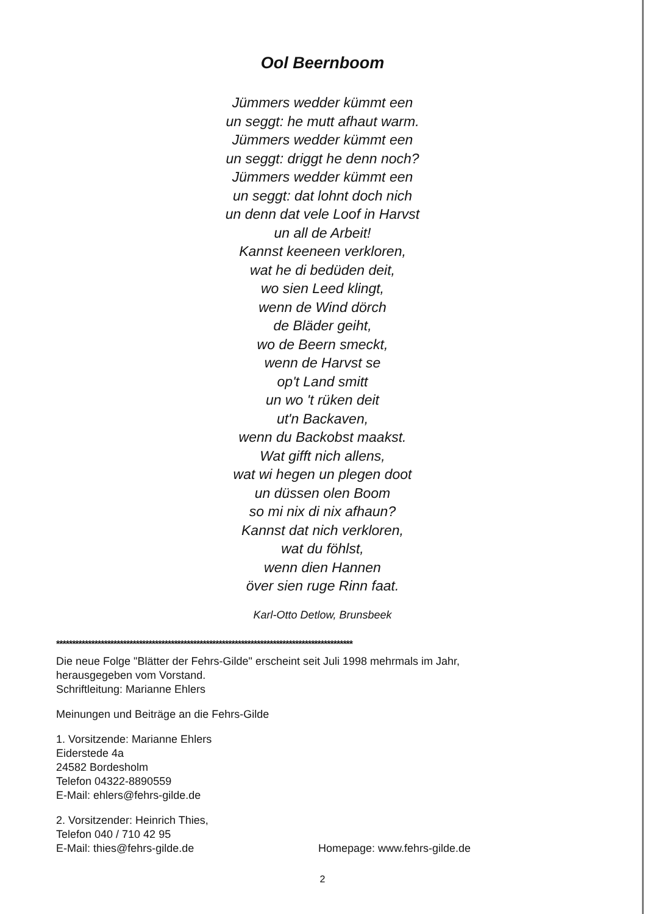Ool Beernboom
Jümmers wedder kümmt een
un seggt: he mutt afhaut warm.
Jümmers wedder kümmt een
un seggt: driggt he denn noch?
Jümmers wedder kümmt een
un seggt: dat lohnt doch nich
un denn dat vele Loof in Harvst
un all de Arbeit!
Kannst keeneen verkloren,
wat he di bedüden deit,
wo sien Leed klingt,
wenn de Wind dörch
de Bläder geiht,
wo de Beern smeckt,
wenn de Harvst se
op't Land smitt
un wo 't rüken deit
ut'n Backaven,
wenn du Backobst maakst.
Wat gifft nich allens,
wat wi hegen un plegen doot
un düssen olen Boom
so mi nix di nix afhaun?
Kannst dat nich verkloren,
wat du föhlst,
wenn dien Hannen
över sien ruge Rinn faat.
Karl-Otto Detlow, Brunsbeek
*********************************************************************************************
Die neue Folge "Blätter der Fehrs-Gilde" erscheint seit Juli 1998 mehrmals im Jahr,
herausgegeben vom Vorstand.
Schriftleitung: Marianne Ehlers
Meinungen und Beiträge an die Fehrs-Gilde
1. Vorsitzende: Marianne Ehlers
Eiderstede 4a
24582 Bordesholm
Telefon 04322-8890559
E-Mail: ehlers@fehrs-gilde.de
2. Vorsitzender: Heinrich Thies,
Telefon 040 / 710 42 95
E-Mail: thies@fehrs-gilde.de Homepage: www.fehrs-gilde.de
2